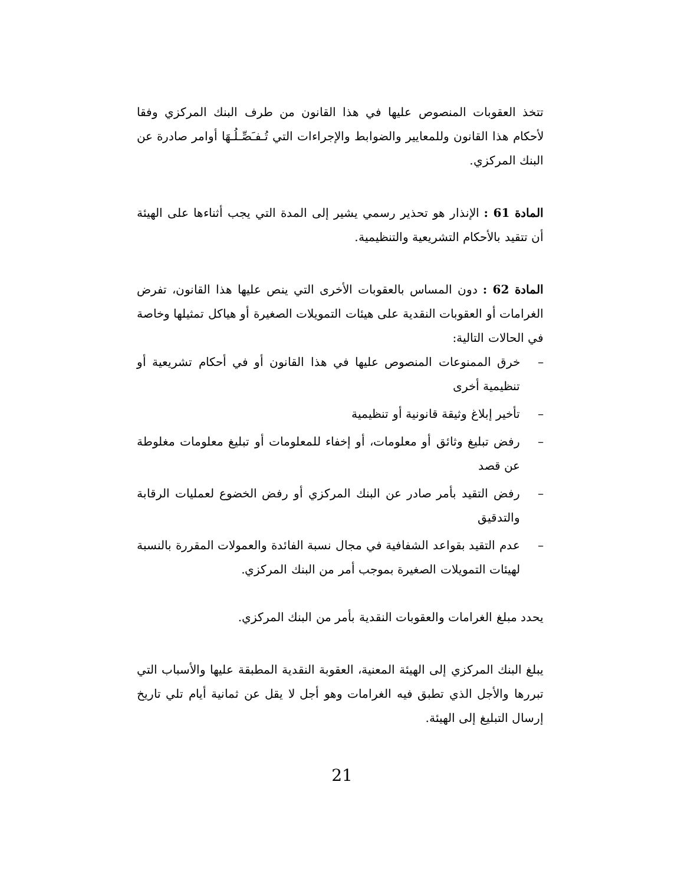تتخذ العقوبات المنصوص عليها في هذا القانون من طرف البنك المركزي وفقا لأحكام هذا القانون وللمعايير والضوابط والإجراءات التي تُـفـَصِّـلُـهَا أوامر صادرة عن البنك المركزي.
المادة 61 : الإنذار هو تحذير رسمي يشير إلى المدة التي يجب أثناءها على الهيئة أن تتقيد بالأحكام التشريعية والتنظيمية.
المادة 62 : دون المساس بالعقوبات الأخرى التي ينص عليها هذا القانون، تفرض الغرامات أو العقوبات النقدية على هيئات التمويلات الصغيرة أو هياكل تمثيلها وخاصة في الحالات التالية:
– خرق الممنوعات المنصوص عليها في هذا القانون أو في أحكام تشريعية أو تنظيمية أخرى
– تأخير إبلاغ وثيقة قانونية أو تنظيمية
– رفض تبليغ وثائق أو معلومات، أو إخفاء للمعلومات أو تبليغ معلومات مغلوطة عن قصد
– رفض التقيد بأمر صادر عن البنك المركزي أو رفض الخضوع لعمليات الرقابة والتدقيق
– عدم التقيد بقواعد الشفافية في مجال نسبة الفائدة والعمولات المقررة بالنسبة لهيئات التمويلات الصغيرة بموجب أمر من البنك المركزي.
يحدد مبلغ الغرامات والعقوبات النقدية بأمر من البنك المركزي.
يبلغ البنك المركزي إلى الهيئة المعنية، العقوبة النقدية المطبقة عليها والأسباب التي تبررها والأجل الذي تطبق فيه الغرامات وهو أجل لا يقل عن ثمانية أيام تلي تاريخ إرسال التبليغ إلى الهيئة.
21